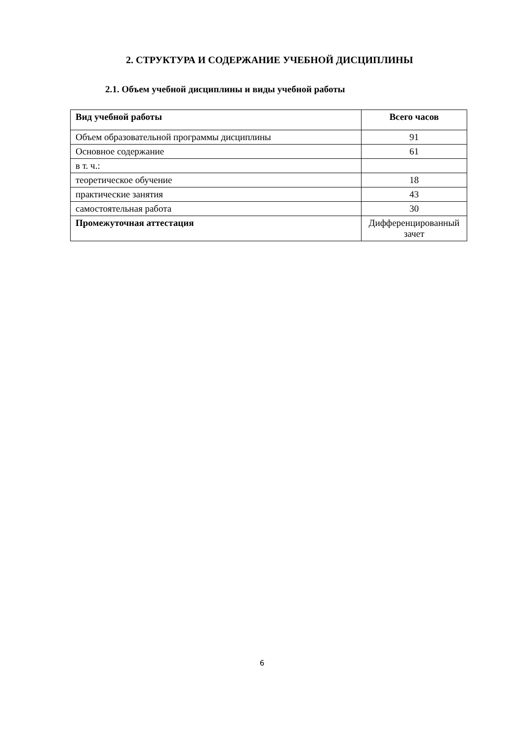2. СТРУКТУРА И СОДЕРЖАНИЕ УЧЕБНОЙ ДИСЦИПЛИНЫ
2.1. Объем учебной дисциплины и виды учебной работы
| Вид учебной работы | Всего часов |
| --- | --- |
| Объем образовательной программы дисциплины | 91 |
| Основное содержание | 61 |
| в т. ч.: | |
| теоретическое обучение | 18 |
| практические занятия | 43 |
| самостоятельная работа | 30 |
| Промежуточная аттестация | Дифференцированный зачет |
6